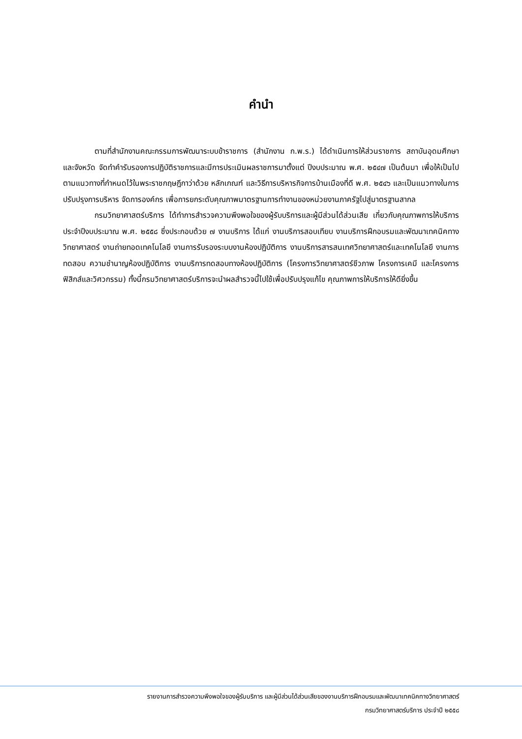คำนำ
ตามที่สำนักงานคณะกรรมการพัฒนาระบบข้าราชการ (สำนักงาน ก.พ.ร.) ได้ดำเนินการให้ส่วนราชการ สถาบันอุดมศึกษา และจังหวัด จัดทำคำรับรองการปฏิบัติราชการและมีการประเมินผลราชการมาตั้งแต่ ปีงบประมาณ พ.ศ. ๒๕๔๗ เป็นต้นมา เพื่อให้เป็นไปตามแนวทางที่กำหนดไว้ในพระราชกฤษฎีกาว่าด้วย หลักเกณฑ์ และวิธีการบริหารกิจการบ้านเมืองที่ดี พ.ศ. ๒๕๔๖ และเป็นแนวทางในการปรับปรุงการบริหาร จัดการองค์กร เพื่อการยกระดับคุณภาพมาตรฐานการทำงานของหน่วยงานภาครัฐไปสู่มาตรฐานสากล
กรมวิทยาศาสตร์บริการ ได้ทำการสำรวจความพึงพอใจของผู้รับบริการและผู้มีส่วนได้ส่วนเสีย เกี่ยวกับคุณภาพการให้บริการ ประจำปีงบประมาณ พ.ศ. ๒๕๕๘ ซึ่งประกอบด้วย ๗ งานบริการ ได้แก่ งานบริการสอบเทียบ งานบริการฝึกอบรมและพัฒนาเทคนิคทางวิทยาศาสตร์ งานถ่ายทอดเทคโนโลยี งานการรับรองระบบงานห้องปฏิบัติการ งานบริการสารสนเทศวิทยาศาสตร์และเทคโนโลยี งานการทดสอบ ความชำนาญห้องปฏิบัติการ งานบริการทดสอบทางห้องปฏิบัติการ (โครงการวิทยาศาสตร์ชีวภาพ โครงการเคมี และโครงการฟิสิกส์และวิศวกรรม) ทั้งนี้กรมวิทยาศาสตร์บริการจะนำผลสำรวจนี้ไปใช้เพื่อปรับปรุงแก้ไข คุณภาพการให้บริการให้ดียิ่งขึ้น
รายงานการสำรวจความพึงพอใจของผู้รับบริการ และผู้มีส่วนได้ส่วนเสียของงานบริการฝึกอบรมและพัฒนาเทคนิคทางวิทยาศาสตร์
กรมวิทยาศาสตร์บริการ ประจำปี ๒๕๕๘